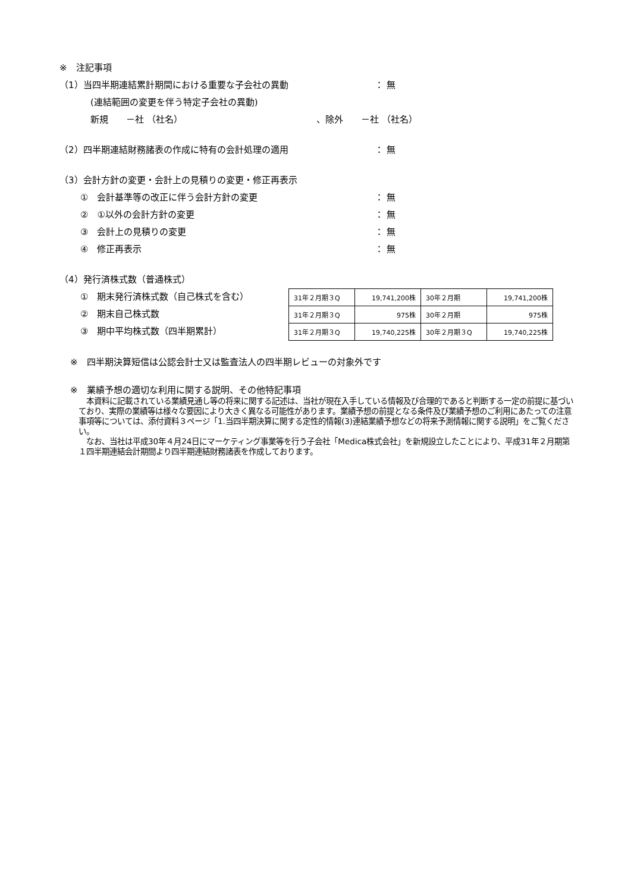※　注記事項
（1）当四半期連結累計期間における重要な子会社の異動 ： 無
(連結範囲の変更を伴う特定子会社の異動)
新規　　－社 （社名） 、除外　　－社 （社名）
（2）四半期連結財務諸表の作成に特有の会計処理の適用 ： 無
（3）会計方針の変更・会計上の見積りの変更・修正再表示
①　会計基準等の改正に伴う会計方針の変更 ： 無
②　①以外の会計方針の変更 ： 無
③　会計上の見積りの変更 ： 無
④　修正再表示 ： 無
（4）発行済株式数（普通株式）
①　期末発行済株式数（自己株式を含む）
②　期末自己株式数
③　期中平均株式数（四半期累計）
| 31年２月期３Q | 19,741,200株 | 30年２月期 | 19,741,200株 |
| 31年２月期３Q | 975株 | 30年２月期 | 975株 |
| 31年２月期３Q | 19,740,225株 | 30年２月期３Q | 19,740,225株 |
※　四半期決算短信は公認会計士又は監査法人の四半期レビューの対象外です
※　業績予想の適切な利用に関する説明、その他特記事項
　本資料に記載されている業績見通し等の将来に関する記述は、当社が現在入手している情報及び合理的であると判断する一定の前提に基づいており、実際の業績等は様々な要因により大きく異なる可能性があります。業績予想の前提となる条件及び業績予想のご利用にあたっての注意事項等については、添付資料３ページ「1.当四半期決算に関する定性的情報(3)連結業績予想などの将来予測情報に関する説明」をご覧ください。
　なお、当社は平成30年４月24日にマーケティング事業等を行う子会社「Medica株式会社」を新規設立したことにより、平成31年２月期第１四半期連結会計期間より四半期連結財務諸表を作成しております。